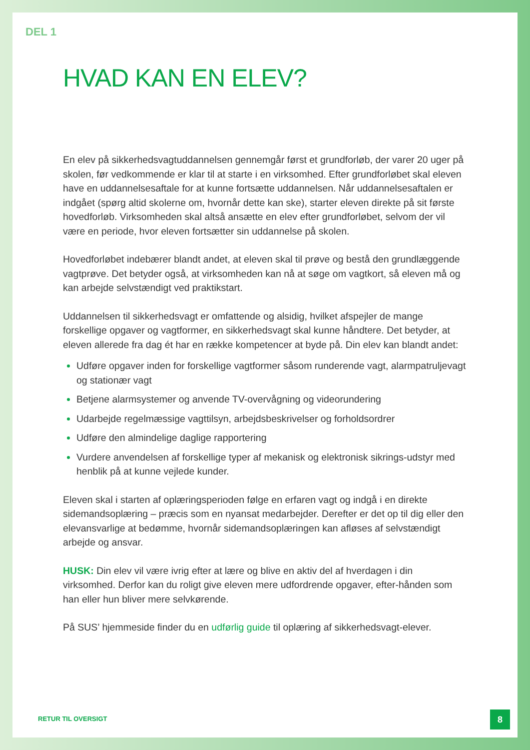DEL 1
HVAD KAN EN ELEV?
En elev på sikkerhedsvagtuddannelsen gennemgår først et grundforløb, der varer 20 uger på skolen, før vedkommende er klar til at starte i en virksomhed. Efter grundforløbet skal eleven have en uddannelsesaftale for at kunne fortsætte uddannelsen. Når uddannelsesaftalen er indgået (spørg altid skolerne om, hvornår dette kan ske), starter eleven direkte på sit første hovedforløb. Virksomheden skal altså ansætte en elev efter grundforløbet, selvom der vil være en periode, hvor eleven fortsætter sin uddannelse på skolen.
Hovedforløbet indebærer blandt andet, at eleven skal til prøve og bestå den grundlæggende vagtprøve. Det betyder også, at virksomheden kan nå at søge om vagtkort, så eleven må og kan arbejde selvstændigt ved praktikstart.
Uddannelsen til sikkerhedsvagt er omfattende og alsidig, hvilket afspejler de mange forskellige opgaver og vagtformer, en sikkerhedsvagt skal kunne håndtere. Det betyder, at eleven allerede fra dag ét har en række kompetencer at byde på. Din elev kan blandt andet:
Udføre opgaver inden for forskellige vagtformer såsom runderende vagt, alarmpatruljevagt og stationær vagt
Betjene alarmsystemer og anvende TV-overvågning og videorundering
Udarbejde regelmæssige vagttilsyn, arbejdsbeskrivelser og forholdsordrer
Udføre den almindelige daglige rapportering
Vurdere anvendelsen af forskellige typer af mekanisk og elektronisk sikrings-udstyr med henblik på at kunne vejlede kunder.
Eleven skal i starten af oplæringsperioden følge en erfaren vagt og indgå i en direkte sidemandsoplæring – præcis som en nyansat medarbejder. Derefter er det op til dig eller den elevansvarlige at bedømme, hvornår sidemandsoplæringen kan afløses af selvstændigt arbejde og ansvar.
HUSK: Din elev vil være ivrig efter at lære og blive en aktiv del af hverdagen i din virksomhed. Derfor kan du roligt give eleven mere udfordrende opgaver, efter-hånden som han eller hun bliver mere selvkørende.
På SUS’ hjemmeside finder du en udførlig guide til oplæring af sikkerhedsvagt-elever.
RETUR TIL OVERSIGT
8